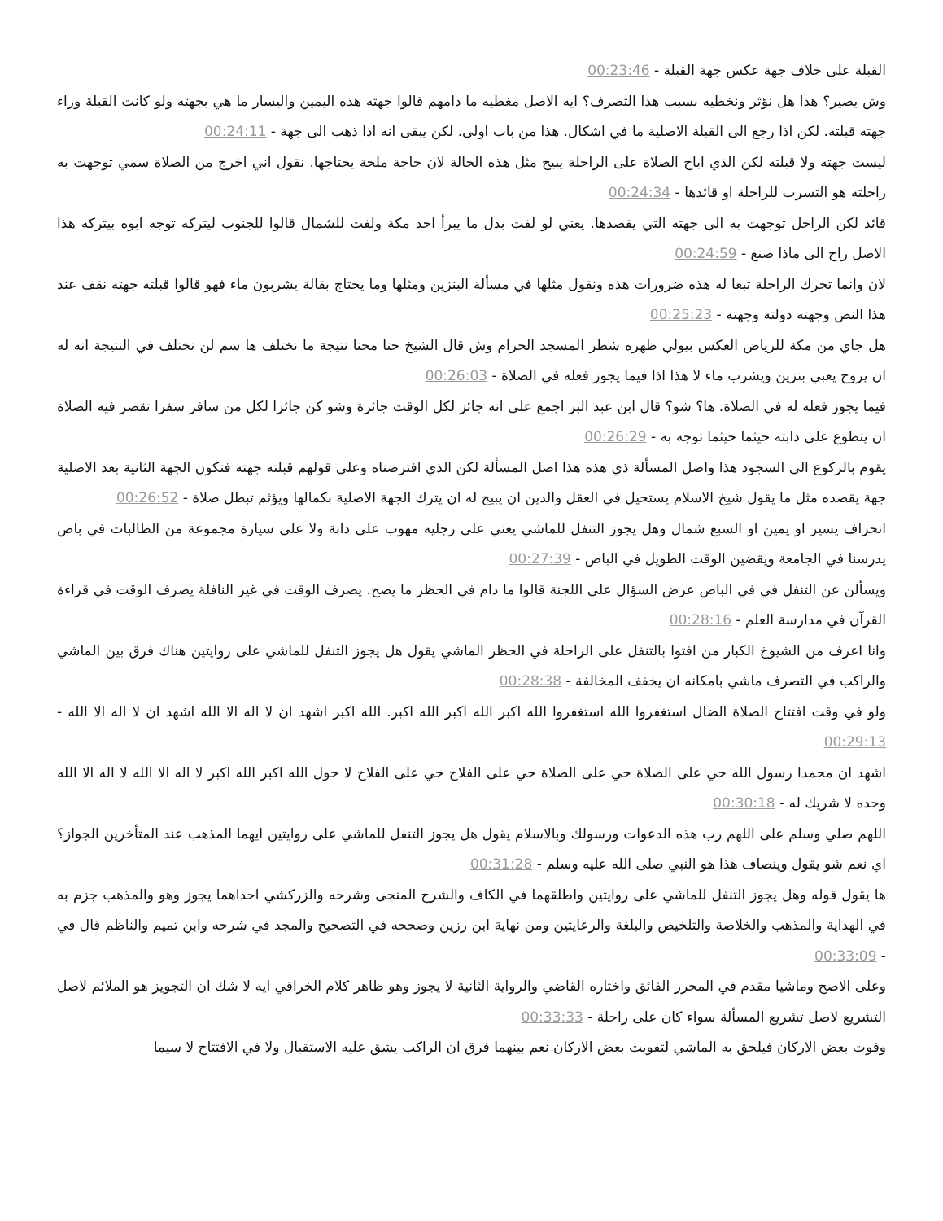القبلة على خلاف جهة عكس جهة القبلة - 00:23:46
وش يصير؟ هذا هل نؤثر ونخطيه بسبب هذا التصرف؟ ايه الاصل مغطيه ما دامهم قالوا جهته هذه اليمين واليسار ما هي بجهته ولو كانت القبلة وراء جهته قبلته. لكن اذا رجع الى القبلة الاصلية ما في اشكال. هذا من باب اولى. لكن يبقى انه اذا ذهب الى جهة - 00:24:11
ليست جهته ولا قبلته لكن الذي اباح الصلاة على الراحلة يبيح مثل هذه الحالة لان حاجة ملحة يحتاجها. نقول اني اخرج من الصلاة سمي توجهت به راحلته هو التسرب للراحلة او قائدها - 00:24:34
قائد لكن الراحل توجهت به الى جهته التي يقصدها. يعني لو لفت بدل ما يبرأ احد مكة ولفت للشمال قالوا للجنوب ليتركه توجه ابوه بيتركه هذا الاصل راح الى ماذا صنع - 00:24:59
لان وانما تحرك الراحلة تبعا له هذه ضرورات هذه ونقول مثلها في مسألة البنزين ومثلها وما يحتاج بقالة يشربون ماء فهو قالوا قبلته جهته نقف عند هذا النص وجهته دولته وجهته - 00:25:23
هل جاي من مكة للرياض العكس بيولي ظهره شطر المسجد الحرام وش قال الشيخ حنا محنا نتيجة ما نختلف ها سم لن نختلف في النتيجة انه له ان يروح يعبي بنزين ويشرب ماء لا هذا اذا فيما يجوز فعله في الصلاة - 00:26:03
فيما يجوز فعله له في الصلاة. ها؟ شو؟ قال ابن عبد البر اجمع على انه جائز لكل الوقت جائزة وشو كن جائزا لكل من سافر سفرا تقصر فيه الصلاة ان يتطوع على دابته حيثما حيثما توجه به - 00:26:29
يقوم بالركوع الى السجود هذا واصل المسألة ذي هذه هذا اصل المسألة لكن الذي افترضناه وعلى قولهم قبلته جهته فتكون الجهة الثانية بعد الاصلية جهة يقصده مثل ما يقول شيخ الاسلام يستحيل في العقل والدين ان يبيح له ان يترك الجهة الاصلية بكمالها ويؤثم تبطل صلاة - 00:26:52
انحراف يسير او يمين او السبع شمال وهل يجوز التنفل للماشي يعني على رجليه مهوب على دابة ولا على سيارة مجموعة من الطالبات في باص يدرسنا في الجامعة ويقضين الوقت الطويل في الباص - 00:27:39
ويسألن عن التنفل في في الباص عرض السؤال على اللجنة قالوا ما دام في الحظر ما يصح. يصرف الوقت في غير النافلة يصرف الوقت في قراءة القرآن في مدارسة العلم - 00:28:16
وانا اعرف من الشيوخ الكبار من افتوا بالتنفل على الراحلة في الحظر الماشي يقول هل يجوز التنفل للماشي على روايتين هناك فرق بين الماشي والراكب في التصرف ماشي بامكانه ان يخفف المخالفة - 00:28:38
ولو في وقت افتتاح الصلاة الضال استغفروا الله استغفروا الله اكبر الله اكبر الله اكبر. الله اكبر اشهد ان لا اله الا الله اشهد ان لا اله الا الله - 00:29:13
اشهد ان محمدا رسول الله حي على الصلاة حي على الصلاة حي على الفلاح حي على الفلاح لا حول الله اكبر الله اكبر لا اله الا الله لا اله الا الله وحده لا شريك له - 00:30:18
اللهم صلي وسلم على اللهم رب هذه الدعوات ورسولك وبالاسلام يقول هل يجوز التنفل للماشي على روايتين ايهما المذهب عند المتأخرين الجواز؟ اي نعم شو يقول وينصاف هذا هو النبي صلى الله عليه وسلم - 00:31:28
ها يقول قوله وهل يجوز التنفل للماشي على روايتين واطلقهما في الكاف والشرح المنجى وشرحه والزركشي احداهما يجوز وهو والمذهب جزم به في الهداية والمذهب والخلاصة والتلخيص والبلغة والرعايتين ومن نهاية ابن رزين وصححه في التصحيح والمجد في شرحه وابن تميم والناظم قال في - 00:33:09
وعلى الاصح وماشيا مقدم في المحرر الفائق واختاره القاضي والرواية الثانية لا يجوز وهو ظاهر كلام الخراقي ايه لا شك ان التجويز هو الملائم لاصل التشريع لاصل تشريع المسألة سواء كان على راحلة - 00:33:33
وفوت بعض الاركان فيلحق به الماشي لتفويت بعض الاركان نعم بينهما فرق ان الراكب يشق عليه الاستقبال ولا في الافتتاح لا سيما